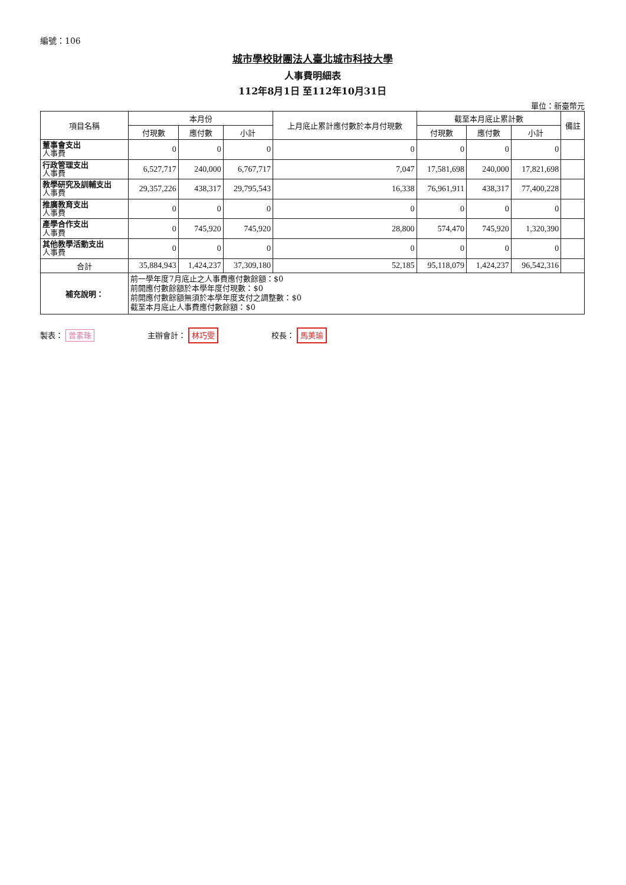編號：106
城市學校財團法人臺北城市科技大學
人事費明細表
112年8月1日 至112年10月31日
單位：新臺幣元
| 項目名稱 | 本月份 | | | 上月底止累計應付數於本月付現數 | 截至本月底止累計數 | | | 備註 |
| --- | --- | --- | --- | --- | --- | --- | --- | --- |
| | 付現數 | 應付數 | 小計 | | 付現數 | 應付數 | 小計 | |
| 董事會支出 人事費 | 0 | 0 | 0 | 0 | 0 | 0 | 0 | |
| 行政管理支出 人事費 | 6,527,717 | 240,000 | 6,767,717 | 7,047 | 17,581,698 | 240,000 | 17,821,698 | |
| 教學研究及訓輔支出 人事費 | 29,357,226 | 438,317 | 29,795,543 | 16,338 | 76,961,911 | 438,317 | 77,400,228 | |
| 推廣教育支出 人事費 | 0 | 0 | 0 | 0 | 0 | 0 | 0 | |
| 產學合作支出 人事費 | 0 | 745,920 | 745,920 | 28,800 | 574,470 | 745,920 | 1,320,390 | |
| 其他教學活動支出 人事費 | 0 | 0 | 0 | 0 | 0 | 0 | 0 | |
| 合計 | 35,884,943 | 1,424,237 | 37,309,180 | 52,185 | 95,118,079 | 1,424,237 | 96,542,316 | |
| 補充說明： | 前一學年度7月底止之人事費應付數餘額：$0 前開應付數餘額於本學年度付現數：$0 前開應付數餘額無須於本學年度支付之調整數：$0 截至本月底止人事費應付數餘額：$0 | | | | | | | |
製表： 曾素珠 主辦會計： 林巧雯
校長： 馬美瑜